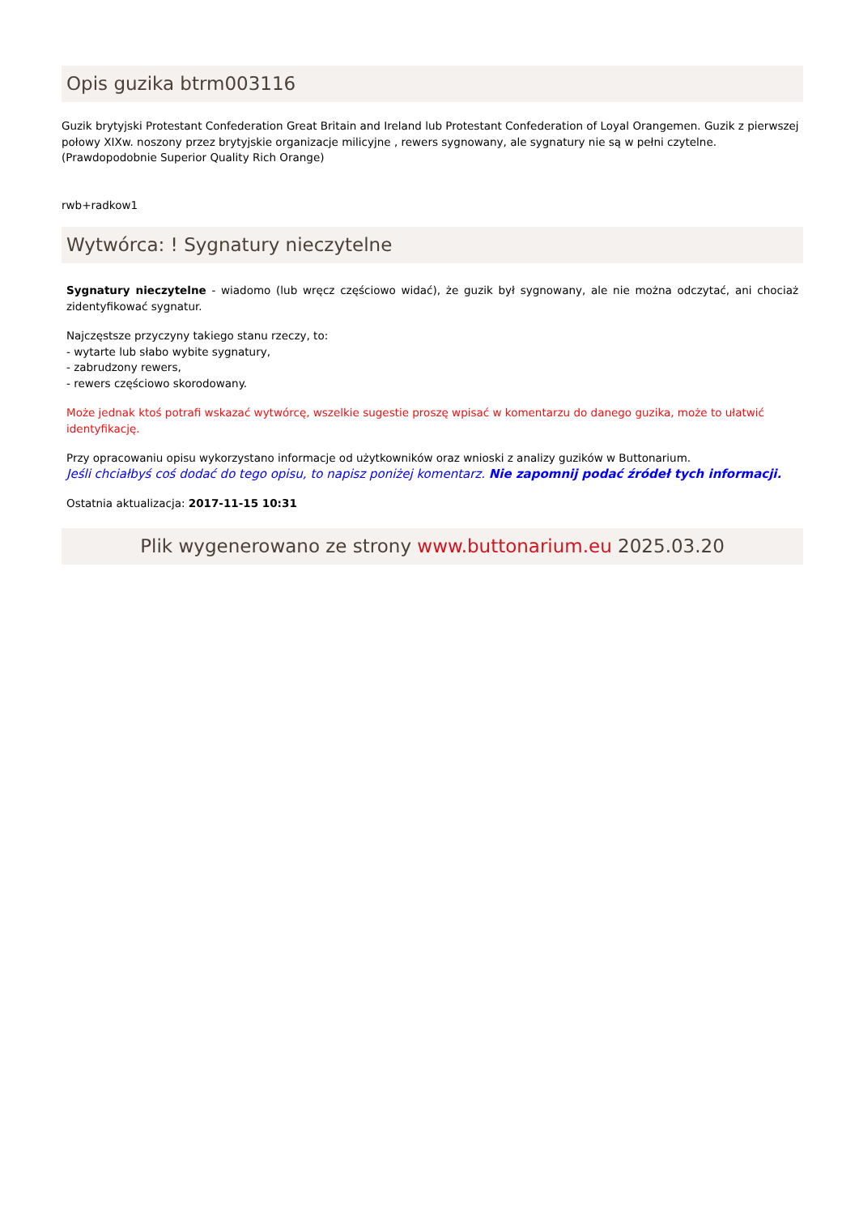Opis guzika btrm003116
Guzik brytyjski Protestant Confederation Great Britain and Ireland lub Protestant Confederation of Loyal Orangemen. Guzik z pierwszej połowy XIXw. noszony przez brytyjskie organizacje milicyjne , rewers sygnowany, ale sygnatury nie są w pełni czytelne.
(Prawdopodobnie Superior Quality Rich Orange)
rwb+radkow1
Wytwórca: ! Sygnatury nieczytelne
Sygnatury nieczytelne - wiadomo (lub wręcz częściowo widać), że guzik był sygnowany, ale nie można odczytać, ani chociaż zidentyfikować sygnatur.
Najczęstsze przyczyny takiego stanu rzeczy, to:
- wytarte lub słabo wybite sygnatury,
- zabrudzony rewers,
- rewers częściowo skorodowany.
Może jednak ktoś potrafi wskazać wytwórcę, wszelkie sugestie proszę wpisać w komentarzu do danego guzika, może to ułatwić identyfikację.
Przy opracowaniu opisu wykorzystano informacje od użytkowników oraz wnioski z analizy guzików w Buttonarium.
Jeśli chciałbyś coś dodać do tego opisu, to napisz poniżej komentarz. Nie zapomnij podać źródeł tych informacji.
Ostatnia aktualizacja: 2017-11-15 10:31
Plik wygenerowano ze strony www.buttonarium.eu 2025.03.20